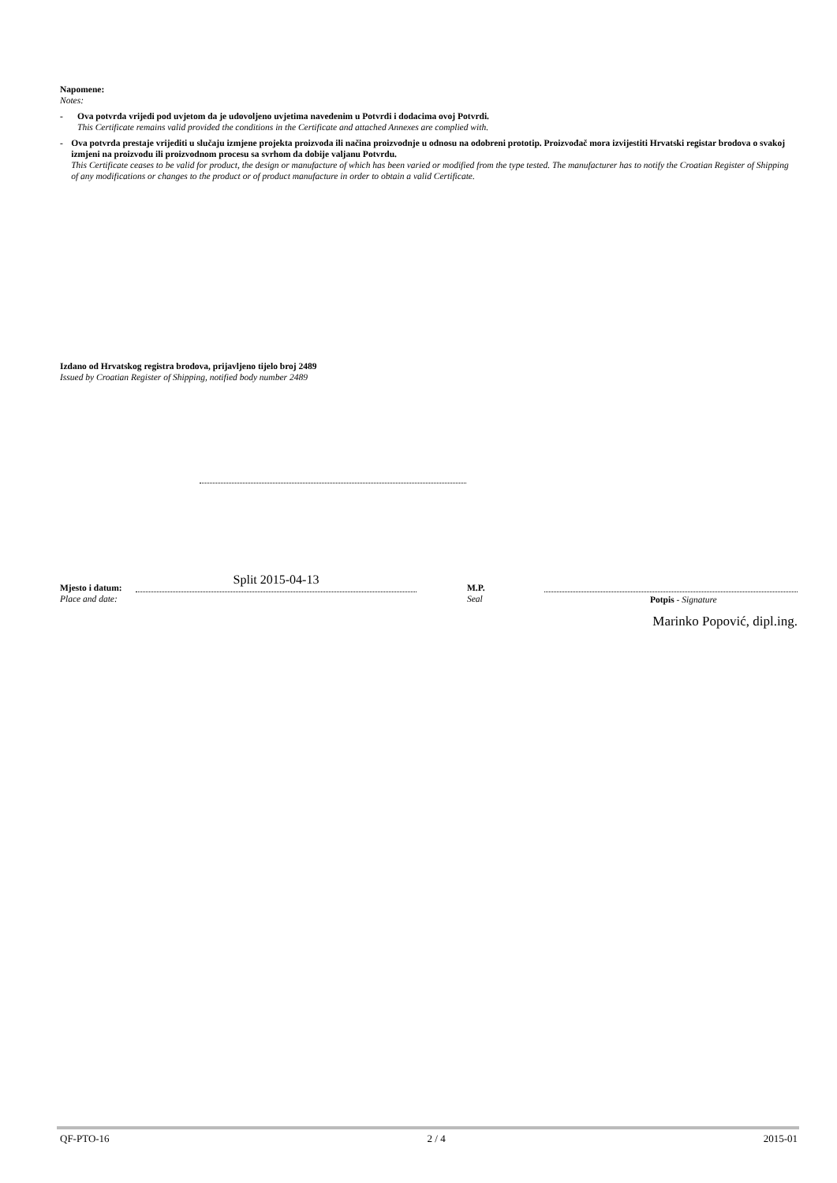Napomene:
Notes:
- Ova potvrda vrijedi pod uvjetom da je udovoljeno uvjetima navedenim u Potvrdi i dodacima ovoj Potvrdi.
This Certificate remains valid provided the conditions in the Certificate and attached Annexes are complied with.
- Ova potvrda prestaje vrijediti u slučaju izmjene projekta proizvoda ili načina proizvodnje u odnosu na odobreni prototip. Proizvođač mora izvijestiti Hrvatski registar brodova o svakoj izmjeni na proizvodu ili proizvodnom procesu sa svrhom da dobije valjanu Potvrdu.
This Certificate ceases to be valid for product, the design or manufacture of which has been varied or modified from the type tested. The manufacturer has to notify the Croatian Register of Shipping of any modifications or changes to the product or of product manufacture in order to obtain a valid Certificate.
Izdano od Hrvatskog registra brodova, prijavljeno tijelo broj 2489
Issued by Croatian Register of Shipping, notified body number 2489
Mjesto i datum:
Place and date:
Split 2015-04-13
M.P.
Seal
Potpis - Signature
Marinko Popović, dipl.ing.
QF-PTO-16 2 / 4 2015-01